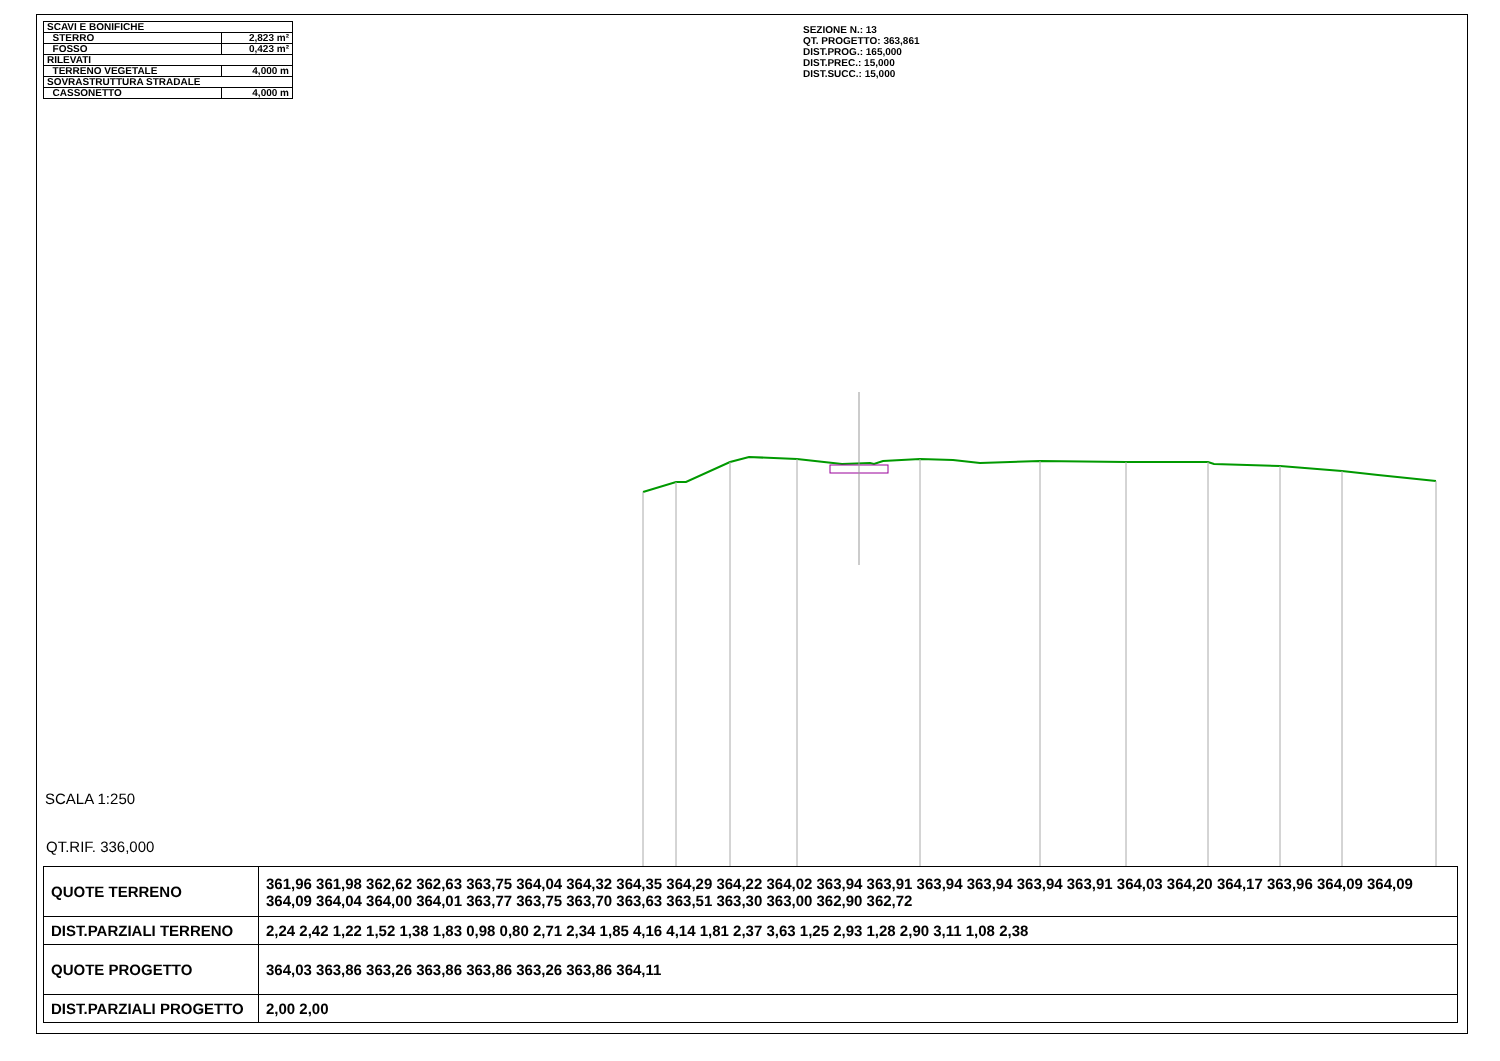| SCAVI E BONIFICHE | |
| STERRO | 2,823 m² |
| FOSSO | 0,423 m² |
| RILEVATI | |
| TERRENO VEGETALE | 4,000 m |
| SOVRASTRUTTURA STRADALE | |
| CASSONETTO | 4,000 m |
SEZIONE N.: 13
QT. PROGETTO: 363,861
DIST.PROG.: 165,000
DIST.PREC.: 15,000
DIST.SUCC.: 15,000
SCALA 1:250
QT.RIF. 336,000
| QUOTE TERRENO | 361,96 361,98 362,62 362,63 363,75 364,04 364,32 364,35 364,29 364,22 364,02 363,94 363,91 363,94 363,94 363,94 363,91 364,03 364,20 364,17 363,96 364,09 364,09 364,09 364,04 364,00 364,01 363,77 363,75 363,70 363,63 363,51 363,30 363,00 362,90 362,72 |
| DIST.PARZIALI TERRENO | 2,24 2,42 1,22 1,52 1,38 1,83 0,98 0,80 2,71 2,34 1,85 4,16 4,14 1,81 2,37 3,63 1,25 2,93 1,28 2,90 3,11 1,08 2,38 |
| QUOTE PROGETTO | 364,03 363,86 363,26 363,86 363,86 363,26 363,86 364,11 |
| DIST.PARZIALI PROGETTO | 2,00 2,00 |